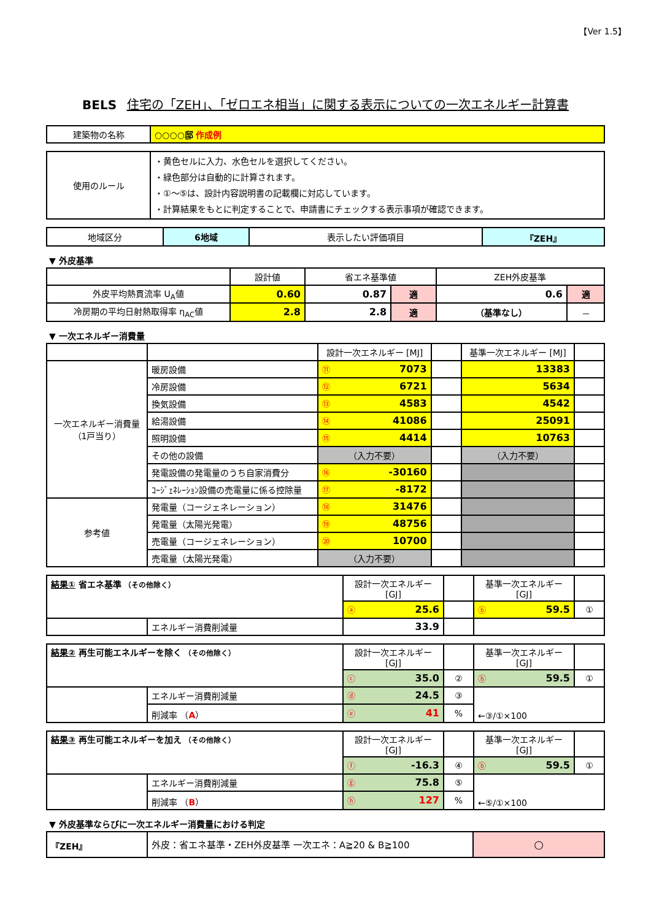【Ver 1.5】
BELS 住宅の「ZEH」、「ゼロエネ相当」に関する表示についての一次エネルギー計算書
| 建築物の名称 | ○○○○邸 作成例 |
| 使用のルール | ・黄色セルに入力、水色セルを選択してください。 ・緑色部分は自動的に計算されます。 ・①～⑤は、設計内容説明書の記載欄に対応しています。 ・計算結果をもとに判定することで、申請書にチェックする表示事項が確認できます。 |
| 地域区分 | 6地域 | 表示したい評価項目 | 『ZEH』 |
▼ 外皮基準
| | 設計値 | 省エネ基準値 | | ZEH外皮基準 | |
| 外皮平均熱貫流率 U<sub>A</sub>値 | 0.60 | 0.87 | 適 | 0.6 | 適 |
| 冷房期の平均日射熱取得率 η<sub>AC</sub>値 | 2.8 | 2.8 | 適 | （基準なし） | － |
▼ 一次エネルギー消費量
| | | 設計一次エネルギー [MJ] | | 基準一次エネルギー [MJ] | |
| 一次エネルギー消費量 （1戸当り） | 暖房設備 | ⑪ 7073 | | 13383 | |
| | 冷房設備 | ⑫ 6721 | | 5634 | |
| | 換気設備 | ⑬ 4583 | | 4542 | |
| | 給湯設備 | ⑭ 41086 | | 25091 | |
| | 照明設備 | ⑮ 4414 | | 10763 | |
| | その他の設備 | （入力不要） | | （入力不要） | |
| | 発電設備の発電量のうち自家消費分 | ⑯ -30160 | | | |
| | ｺｰｼﾞｪﾈﾚｰｼｮﾝ設備の売電量に係る控除量 | ⑰ -8172 | | | |
| 参考値 | 発電量（コージェネレーション） | ⑱ 31476 | | | |
| | 発電量（太陽光発電） | ⑲ 48756 | | | |
| | 売電量（コージェネレーション） | ⑳ 10700 | | | |
| | 売電量（太陽光発電） | （入力不要） | | | |
| 結果① 省エネ基準 （その他除く） | | 設計一次エネルギー [GJ] | | 基準一次エネルギー [GJ] | |
| | | ⓐ 25.6 | | ⓑ 59.5 | ① |
| | エネルギー消費削減量 | 33.9 | | | |
| 結果② 再生可能エネルギーを除く （その他除く） | | 設計一次エネルギー [GJ] | | 基準一次エネルギー [GJ] | |
| | | ⓒ 35.0 | ② | ⓑ 59.5 | ① |
| | エネルギー消費削減量 | ⓓ 24.5 | ③ | ←③/①×100 | |
| | 削減率 （ A ） | ⓔ 41 | % | | |
| 結果③ 再生可能エネルギーを加え （その他除く） | | 設計一次エネルギー [GJ] | | 基準一次エネルギー [GJ] | |
| | | ⓕ -16.3 | ④ | ⓑ 59.5 | ① |
| | エネルギー消費削減量 | ⓖ 75.8 | ⑤ | ←⑤/①×100 | |
| | 削減率 （ B ） | ⓗ 127 | % | | |
▼ 外皮基準ならびに一次エネルギー消費量における判定
| 『ZEH』 | 外皮：省エネ基準・ZEH外皮基準 一次エネ：A≧20 & B≧100 | ○ |